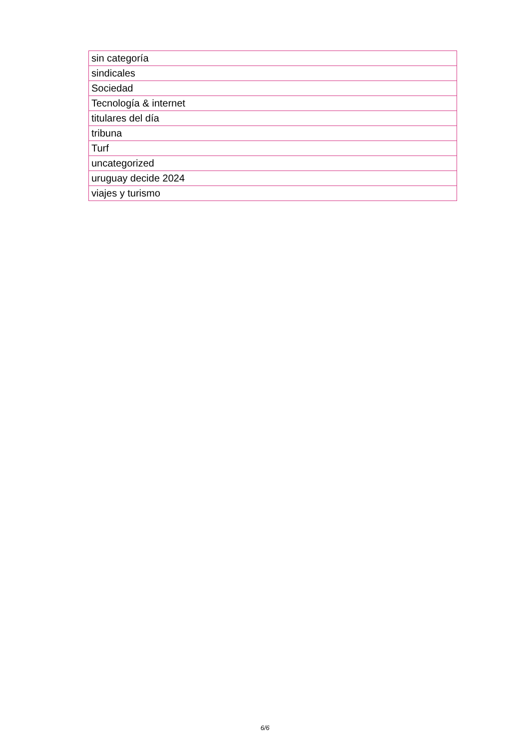| sin categoría |
| sindicales |
| Sociedad |
| Tecnología & internet |
| titulares del día |
| tribuna |
| Turf |
| uncategorized |
| uruguay decide 2024 |
| viajes y turismo |
6/6